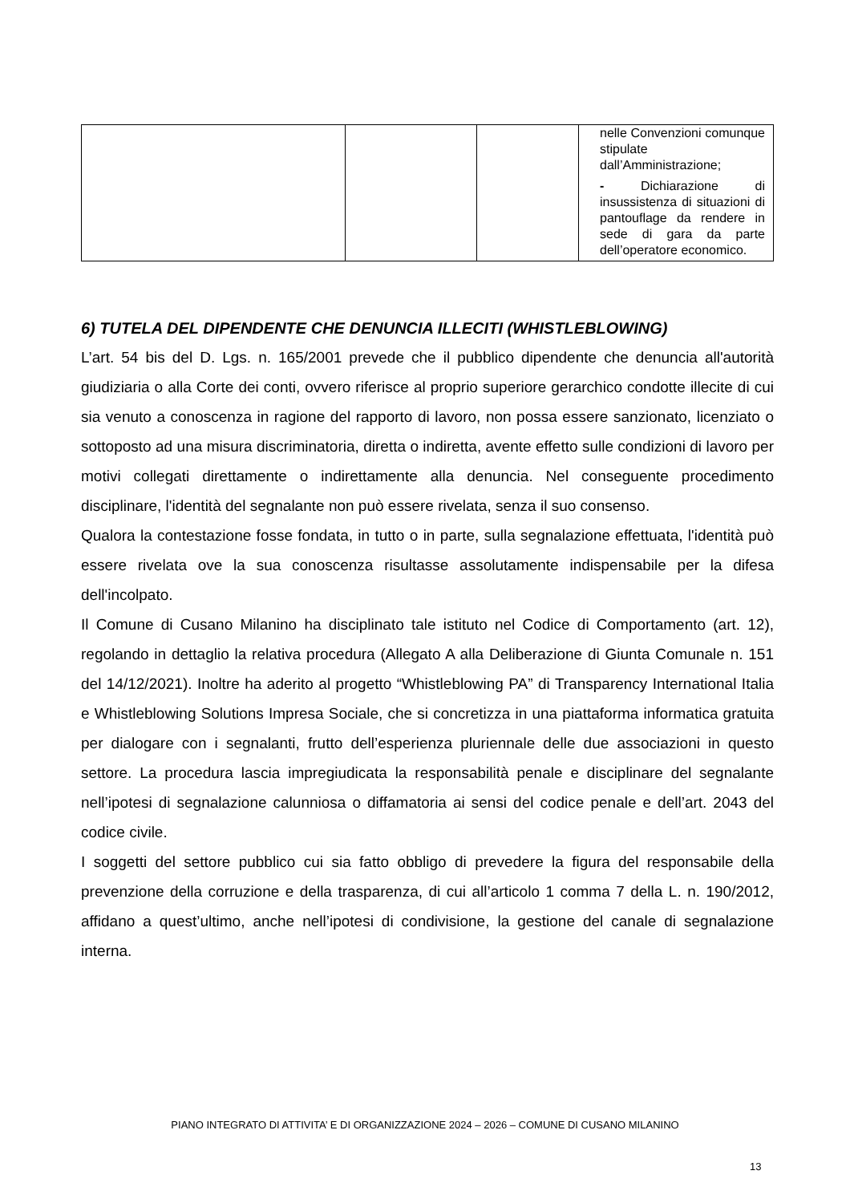| | | | nelle Convenzioni comunque stipulate dall’Amministrazione; - Dichiarazione di insussistenza di situazioni di pantouflage da rendere in sede di gara da parte dell’operatore economico. |
6) TUTELA DEL DIPENDENTE CHE DENUNCIA ILLECITI (WHISTLEBLOWING)
L’art. 54 bis del D. Lgs. n. 165/2001 prevede che il pubblico dipendente che denuncia all'autorità giudiziaria o alla Corte dei conti, ovvero riferisce al proprio superiore gerarchico condotte illecite di cui sia venuto a conoscenza in ragione del rapporto di lavoro, non possa essere sanzionato, licenziato o sottoposto ad una misura discriminatoria, diretta o indiretta, avente effetto sulle condizioni di lavoro per motivi collegati direttamente o indirettamente alla denuncia. Nel conseguente procedimento disciplinare, l'identità del segnalante non può essere rivelata, senza il suo consenso.
Qualora la contestazione fosse fondata, in tutto o in parte, sulla segnalazione effettuata, l'identità può essere rivelata ove la sua conoscenza risultasse assolutamente indispensabile per la difesa dell'incolpato.
Il Comune di Cusano Milanino ha disciplinato tale istituto nel Codice di Comportamento (art. 12), regolando in dettaglio la relativa procedura (Allegato A alla Deliberazione di Giunta Comunale n. 151 del 14/12/2021). Inoltre ha aderito al progetto “Whistleblowing PA” di Transparency International Italia e Whistleblowing Solutions Impresa Sociale, che si concretizza in una piattaforma informatica gratuita per dialogare con i segnalanti, frutto dell’esperienza pluriennale delle due associazioni in questo settore. La procedura lascia impregiudicata la responsabilità penale e disciplinare del segnalante nell’ipotesi di segnalazione calunniosa o diffamatoria ai sensi del codice penale e dell’art. 2043 del codice civile.
I soggetti del settore pubblico cui sia fatto obbligo di prevedere la figura del responsabile della prevenzione della corruzione e della trasparenza, di cui all’articolo 1 comma 7 della L. n. 190/2012, affidano a quest’ultimo, anche nell’ipotesi di condivisione, la gestione del canale di segnalazione interna.
PIANO INTEGRATO DI ATTIVITA’ E DI ORGANIZZAZIONE 2024 – 2026 – COMUNE DI CUSANO MILANINO
13